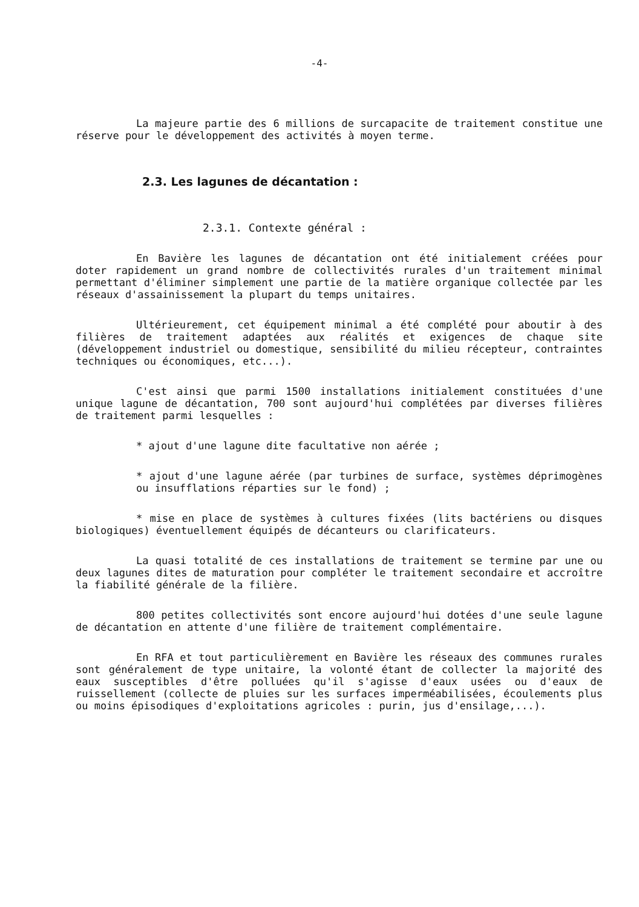-4-
La majeure partie des 6 millions de surcapacite de traitement constitue une réserve pour le développement des activités à moyen terme.
2.3. Les lagunes de décantation :
2.3.1. Contexte général :
En Bavière les lagunes de décantation ont été initialement créées pour doter rapidement un grand nombre de collectivités rurales d'un traitement minimal permettant d'éliminer simplement une partie de la matière organique collectée par les réseaux d'assainissement la plupart du temps unitaires.
Ultérieurement, cet équipement minimal a été complété pour aboutir à des filières de traitement adaptées aux réalités et exigences de chaque site (développement industriel ou domestique, sensibilité du milieu récepteur, contraintes techniques ou économiques, etc...).
C'est ainsi que parmi 1500 installations initialement constituées d'une unique lagune de décantation, 700 sont aujourd'hui complétées par diverses filières de traitement parmi lesquelles :
* ajout d'une lagune dite facultative non aérée ;
* ajout d'une lagune aérée (par turbines de surface, systèmes déprimogènes ou insufflations réparties sur le fond) ;
* mise en place de systèmes à cultures fixées (lits bactériens ou disques biologiques) éventuellement équipés de décanteurs ou clarificateurs.
La quasi totalité de ces installations de traitement se termine par une ou deux lagunes dites de maturation pour compléter le traitement secondaire et accroître la fiabilité générale de la filière.
800 petites collectivités sont encore aujourd'hui dotées d'une seule lagune de décantation en attente d'une filière de traitement complémentaire.
En RFA et tout particulièrement en Bavière les réseaux des communes rurales sont généralement de type unitaire, la volonté étant de collecter la majorité des eaux susceptibles d'être polluées qu'il s'agisse d'eaux usées ou d'eaux de ruissellement (collecte de pluies sur les surfaces imperméabilisées, écoulements plus ou moins épisodiques d'exploitations agricoles : purin, jus d'ensilage,...).